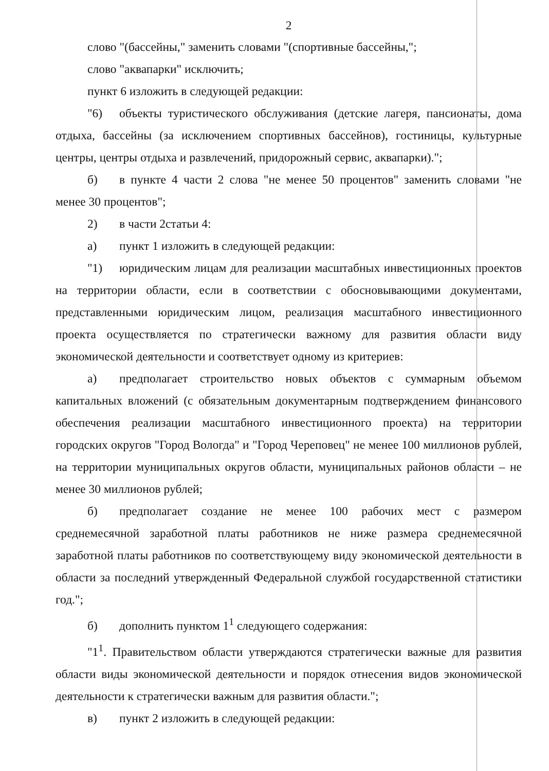2
слово "(бассейны," заменить словами "(спортивные бассейны,";
слово "аквапарки" исключить;
пункт 6 изложить в следующей редакции:
"6) объекты туристического обслуживания (детские лагеря, пансионаты, дома отдыха, бассейны (за исключением спортивных бассейнов), гостиницы, культурные центры, центры отдыха и развлечений, придорожный сервис, аквапарки).";
б) в пункте 4 части 2 слова "не менее 50 процентов" заменить словами "не менее 30 процентов";
2) в части 2статьи 4:
а) пункт 1 изложить в следующей редакции:
"1) юридическим лицам для реализации масштабных инвестиционных проектов на территории области, если в соответствии с обосновывающими документами, представленными юридическим лицом, реализация масштабного инвестиционного проекта осуществляется по стратегически важному для развития области виду экономической деятельности и соответствует одному из критериев:
а) предполагает строительство новых объектов с суммарным объемом капитальных вложений (с обязательным документарным подтверждением финансового обеспечения реализации масштабного инвестиционного проекта) на территории городских округов "Город Вологда" и "Город Череповец" не менее 100 миллионов рублей, на территории муниципальных округов области, муниципальных районов области – не менее 30 миллионов рублей;
б) предполагает создание не менее 100 рабочих мест с размером среднемесячной заработной платы работников не ниже размера среднемесячной заработной платы работников по соответствующему виду экономической деятельности в области за последний утвержденный Федеральной службой государственной статистики год.";
б) дополнить пунктом 1<sup>1</sup> следующего содержания:
"1<sup>1</sup>. Правительством области утверждаются стратегически важные для развития области виды экономической деятельности и порядок отнесения видов экономической деятельности к стратегически важным для развития области.";
в) пункт 2 изложить в следующей редакции: